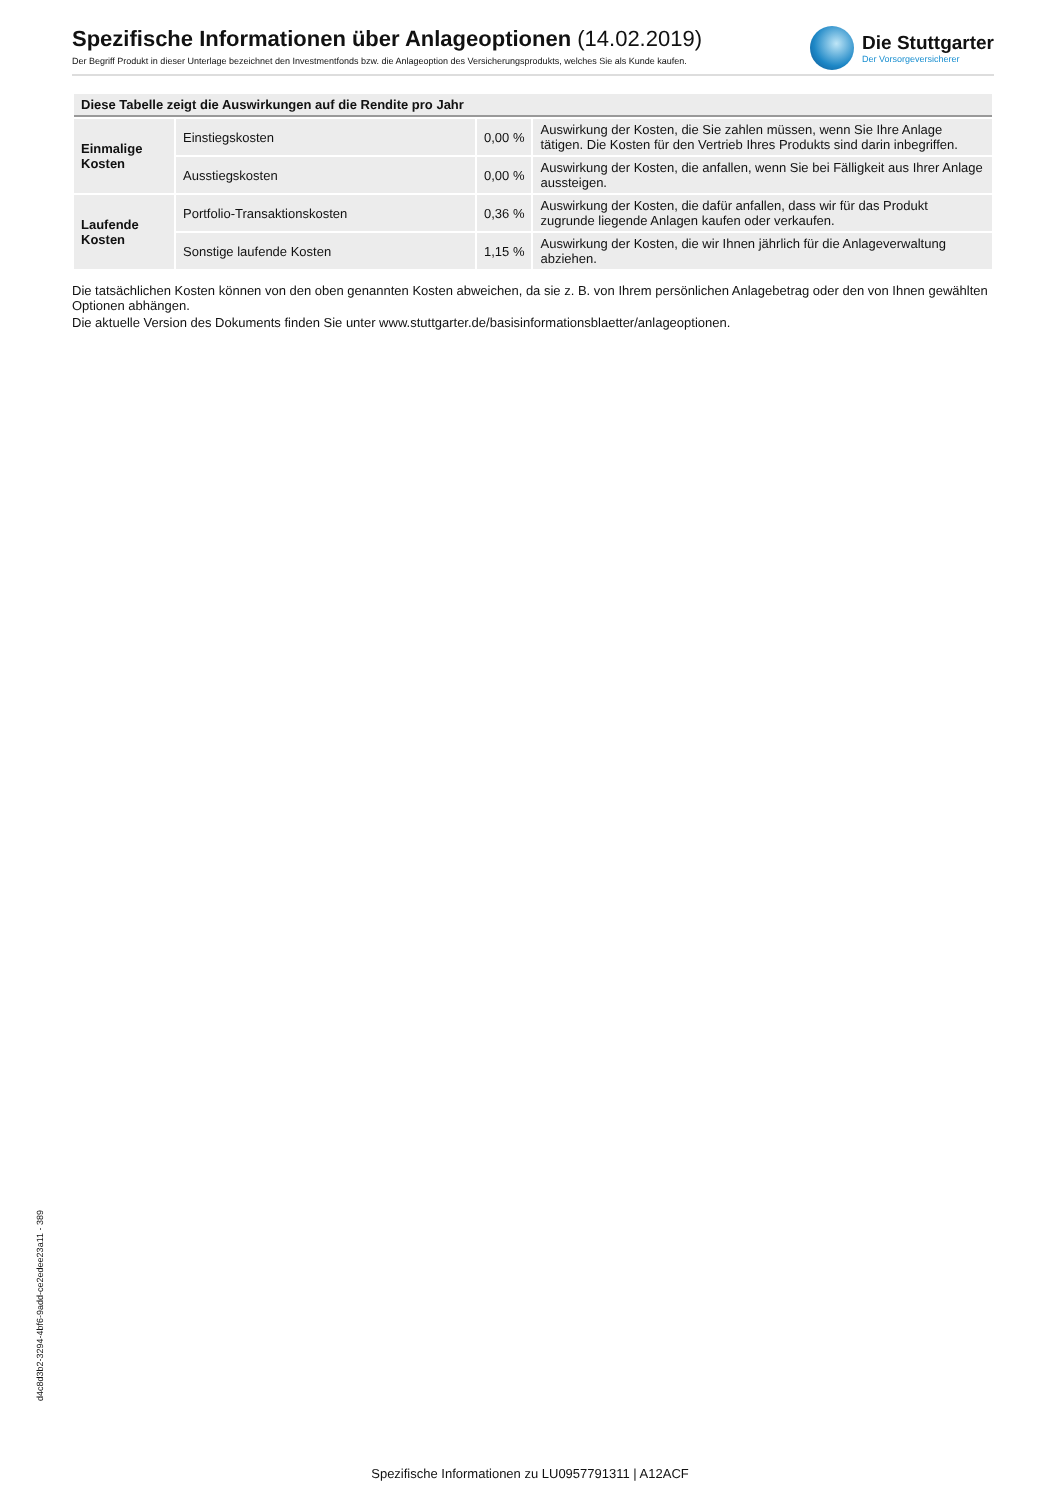Spezifische Informationen über Anlageoptionen (14.02.2019)
Der Begriff Produkt in dieser Unterlage bezeichnet den Investmentfonds bzw. die Anlageoption des Versicherungsprodukts, welches Sie als Kunde kaufen.
Die Stuttgarter
Der Vorsorgeversicherer
| Diese Tabelle zeigt die Auswirkungen auf die Rendite pro Jahr | | | |
| --- | --- | --- | --- |
| Einmalige Kosten | Einstiegskosten | 0,00 % | Auswirkung der Kosten, die Sie zahlen müssen, wenn Sie Ihre Anlage tätigen. Die Kosten für den Vertrieb Ihres Produkts sind darin inbegriffen. |
| | Ausstiegskosten | 0,00 % | Auswirkung der Kosten, die anfallen, wenn Sie bei Fälligkeit aus Ihrer Anlage aussteigen. |
| Laufende Kosten | Portfolio-Transaktionskosten | 0,36 % | Auswirkung der Kosten, die dafür anfallen, dass wir für das Produkt zugrunde liegende Anlagen kaufen oder verkaufen. |
| | Sonstige laufende Kosten | 1,15 % | Auswirkung der Kosten, die wir Ihnen jährlich für die Anlageverwaltung abziehen. |
Die tatsächlichen Kosten können von den oben genannten Kosten abweichen, da sie z. B. von Ihrem persönlichen Anlagebetrag oder den von Ihnen gewählten Optionen abhängen.
Die aktuelle Version des Dokuments finden Sie unter www.stuttgarter.de/basisinformationsblaetter/anlageoptionen.
d4c8d3b2-3294-4bf6-9add-ce2edee23a11 - 389
Spezifische Informationen zu LU0957791311 | A12ACF